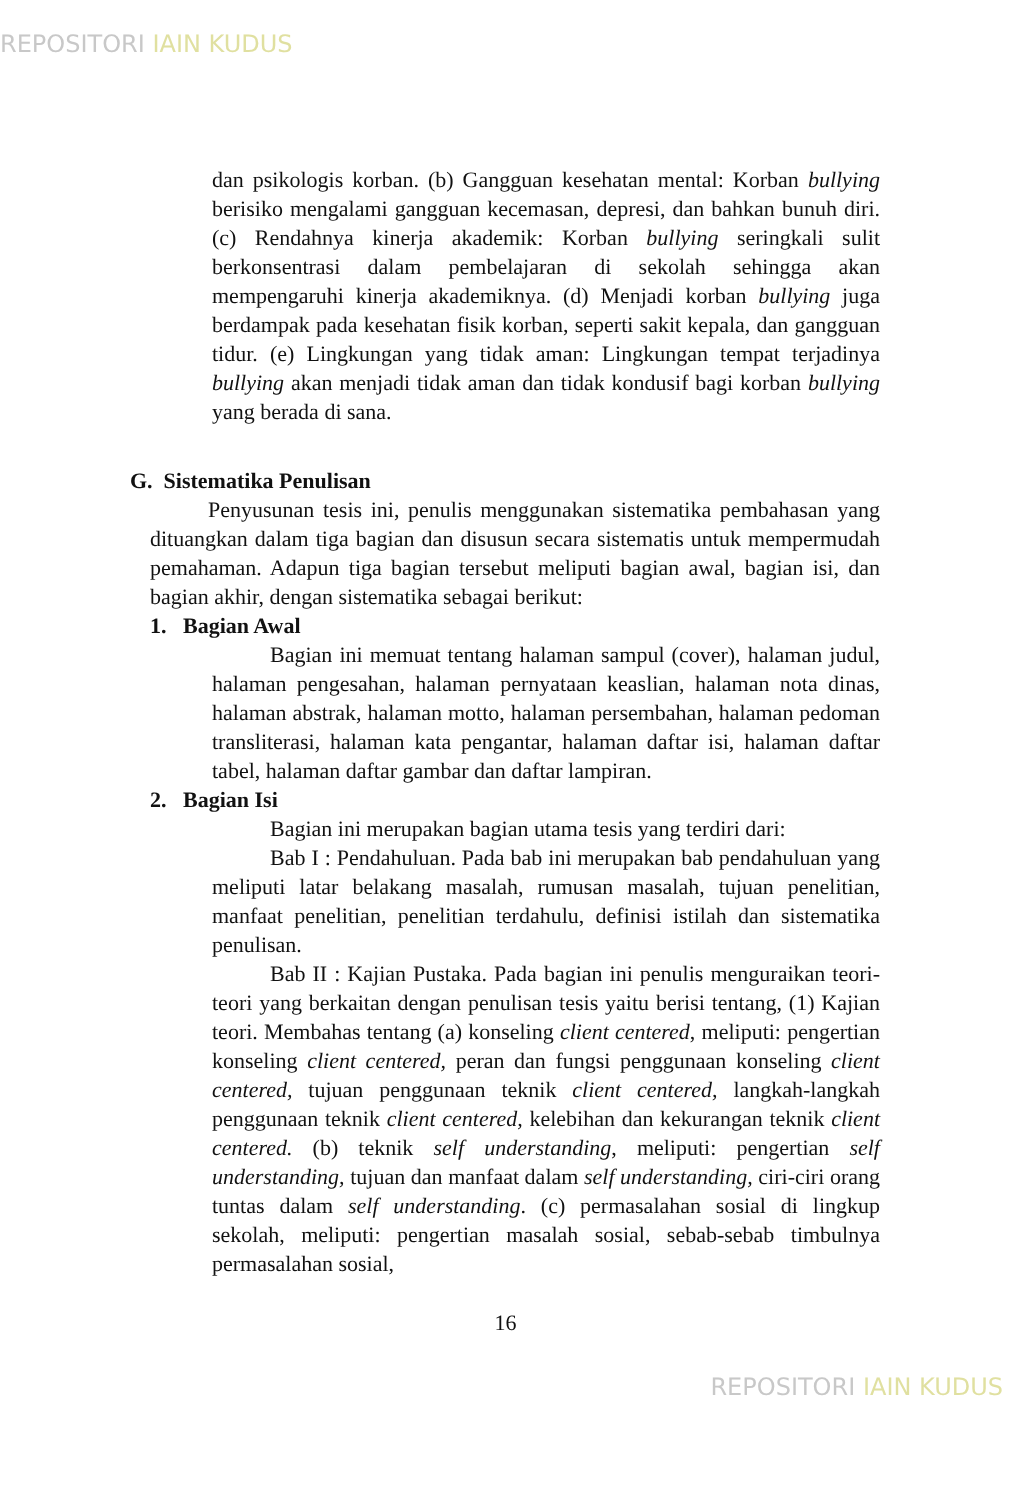REPOSITORI IAIN KUDUS
dan psikologis korban. (b) Gangguan kesehatan mental: Korban bullying berisiko mengalami gangguan kecemasan, depresi, dan bahkan bunuh diri. (c) Rendahnya kinerja akademik: Korban bullying seringkali sulit berkonsentrasi dalam pembelajaran di sekolah sehingga akan mempengaruhi kinerja akademiknya. (d) Menjadi korban bullying juga berdampak pada kesehatan fisik korban, seperti sakit kepala, dan gangguan tidur. (e) Lingkungan yang tidak aman: Lingkungan tempat terjadinya bullying akan menjadi tidak aman dan tidak kondusif bagi korban bullying yang berada di sana.
G. Sistematika Penulisan
Penyusunan tesis ini, penulis menggunakan sistematika pembahasan yang dituangkan dalam tiga bagian dan disusun secara sistematis untuk mempermudah pemahaman. Adapun tiga bagian tersebut meliputi bagian awal, bagian isi, dan bagian akhir, dengan sistematika sebagai berikut:
1. Bagian Awal
Bagian ini memuat tentang halaman sampul (cover), halaman judul, halaman pengesahan, halaman pernyataan keaslian, halaman nota dinas, halaman abstrak, halaman motto, halaman persembahan, halaman pedoman transliterasi, halaman kata pengantar, halaman daftar isi, halaman daftar tabel, halaman daftar gambar dan daftar lampiran.
2. Bagian Isi
Bagian ini merupakan bagian utama tesis yang terdiri dari:
Bab I : Pendahuluan. Pada bab ini merupakan bab pendahuluan yang meliputi latar belakang masalah, rumusan masalah, tujuan penelitian, manfaat penelitian, penelitian terdahulu, definisi istilah dan sistematika penulisan.
Bab II : Kajian Pustaka. Pada bagian ini penulis menguraikan teori-teori yang berkaitan dengan penulisan tesis yaitu berisi tentang, (1) Kajian teori. Membahas tentang (a) konseling client centered, meliputi: pengertian konseling client centered, peran dan fungsi penggunaan konseling client centered, tujuan penggunaan teknik client centered, langkah-langkah penggunaan teknik client centered, kelebihan dan kekurangan teknik client centered. (b) teknik self understanding, meliputi: pengertian self understanding, tujuan dan manfaat dalam self understanding, ciri-ciri orang tuntas dalam self understanding. (c) permasalahan sosial di lingkup sekolah, meliputi: pengertian masalah sosial, sebab-sebab timbulnya permasalahan sosial,
16
REPOSITORI IAIN KUDUS